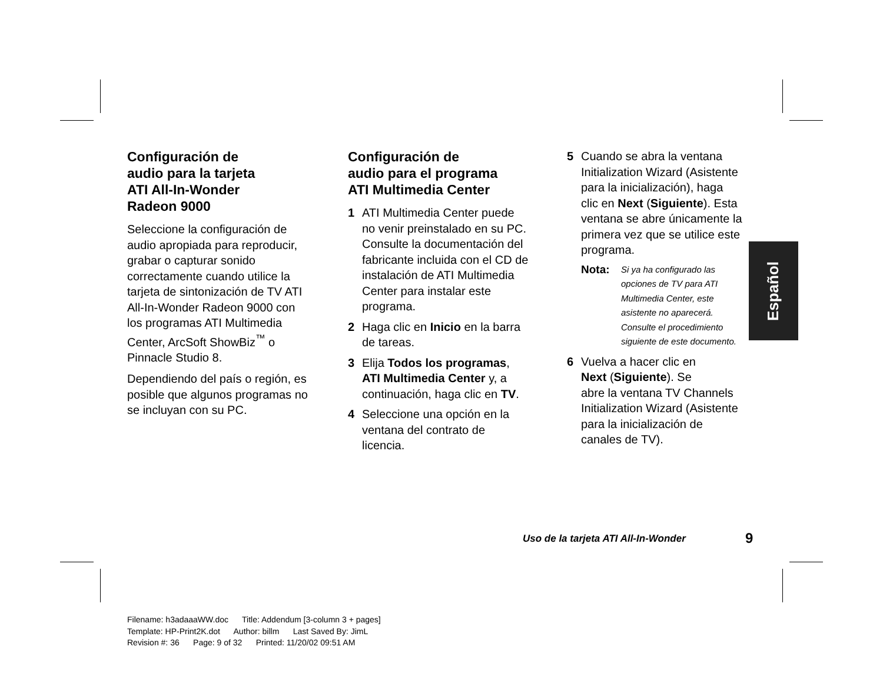Configuración de
audio para la tarjeta
ATI All-In-Wonder
Radeon 9000
Seleccione la configuración de
audio apropiada para reproducir,
grabar o capturar sonido
correctamente cuando utilice la
tarjeta de sintonización de TV ATI
All-In-Wonder Radeon 9000 con
los programas ATI Multimedia
Center, ArcSoft ShowBiz<sup>™</sup> o
Pinnacle Studio 8.
Dependiendo del país o región, es
posible que algunos programas no
se incluyan con su PC.
Configuración de
audio para el programa
ATI Multimedia Center
1 ATI Multimedia Center puede
no venir preinstalado en su PC.
Consulte la documentación del
fabricante incluida con el CD de
instalación de ATI Multimedia
Center para instalar este
programa.
2 Haga clic en Inicio en la barra
de tareas.
3 Elija Todos los programas,
ATI Multimedia Center y, a
continuación, haga clic en TV.
4 Seleccione una opción en la
ventana del contrato de
licencia.
5 Cuando se abra la ventana
Initialization Wizard (Asistente
para la inicialización), haga
clic en Next (Siguiente). Esta
ventana se abre únicamente la
primera vez que se utilice este
programa.
Nota: Si ya ha configurado las
opciones de TV para ATI
Multimedia Center, este
asistente no aparecerá.
Consulte el procedimiento
siguiente de este documento.
6 Vuelva a hacer clic en
Next (Siguiente). Se
abre la ventana TV Channels
Initialization Wizard (Asistente
para la inicialización de
canales de TV).
Español
Uso de la tarjeta ATI All-In-Wonder
9
Filename: h3adaaaWW.doc Title: Addendum [3-column 3 + pages]
Template: HP-Print2K.dot Author: billm Last Saved By: JimL
Revision #: 36 Page: 9 of 32 Printed: 11/20/02 09:51 AM